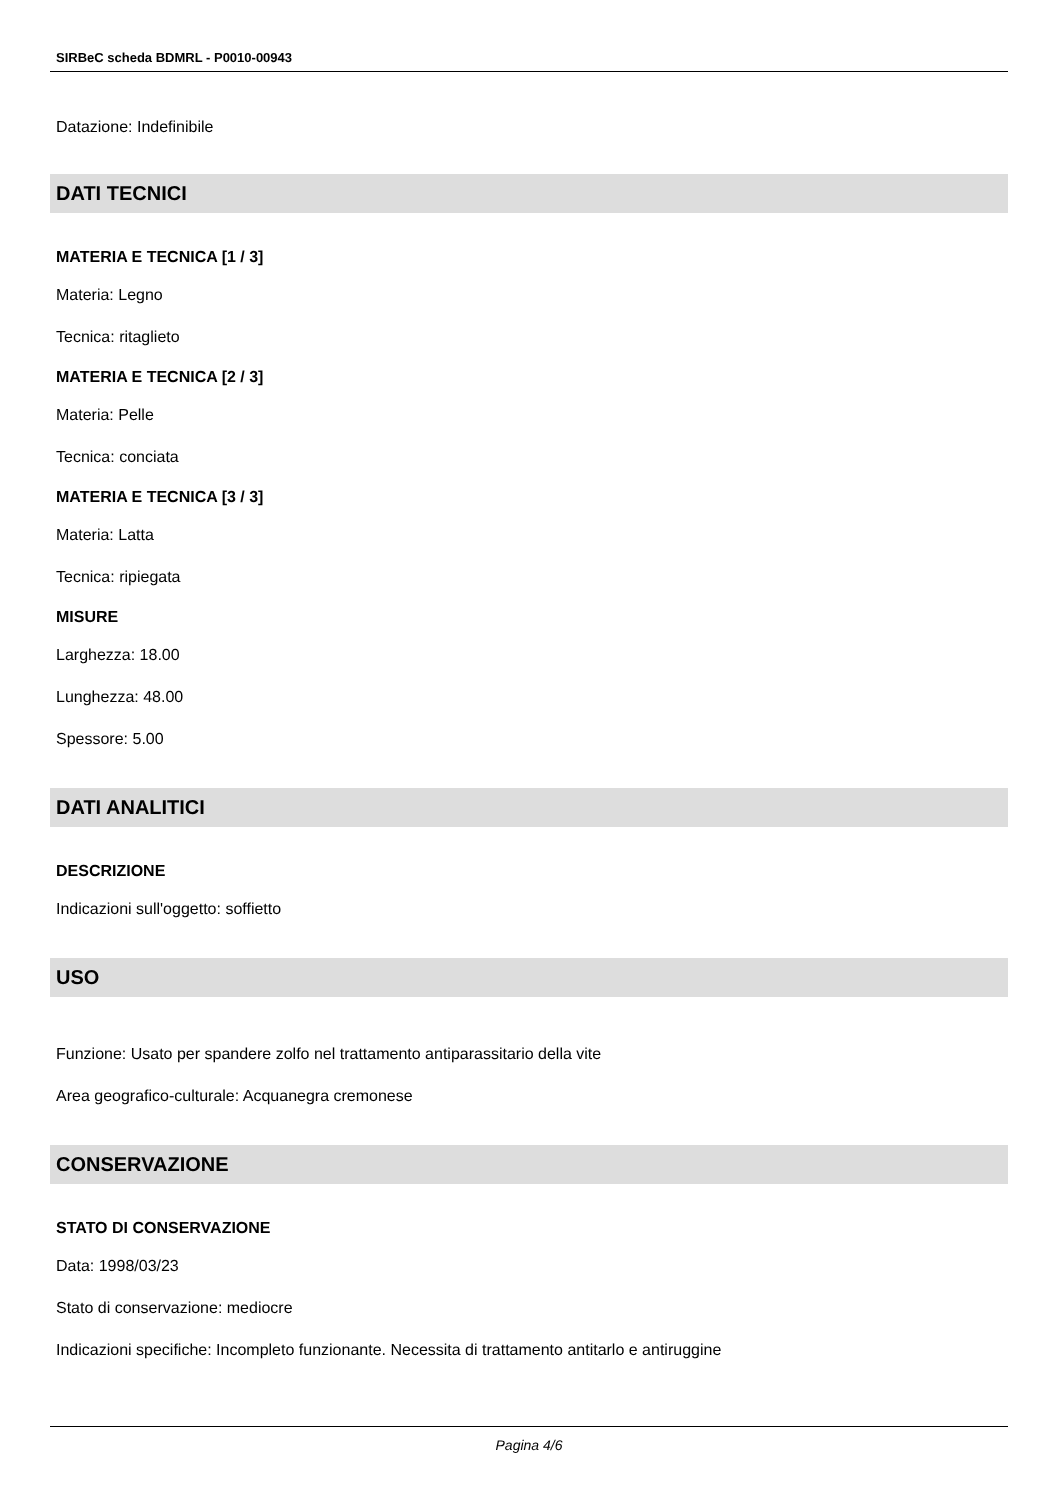SIRBeC scheda BDMRL - P0010-00943
Datazione: Indefinibile
DATI TECNICI
MATERIA E TECNICA [1 / 3]
Materia: Legno
Tecnica: ritaglieto
MATERIA E TECNICA [2 / 3]
Materia: Pelle
Tecnica: conciata
MATERIA E TECNICA [3 / 3]
Materia: Latta
Tecnica: ripiegata
MISURE
Larghezza: 18.00
Lunghezza: 48.00
Spessore: 5.00
DATI ANALITICI
DESCRIZIONE
Indicazioni sull'oggetto: soffietto
USO
Funzione: Usato per spandere zolfo nel trattamento antiparassitario della vite
Area geografico-culturale: Acquanegra cremonese
CONSERVAZIONE
STATO DI CONSERVAZIONE
Data: 1998/03/23
Stato di conservazione: mediocre
Indicazioni specifiche: Incompleto funzionante. Necessita di trattamento antitarlo e antiruggine
Pagina 4/6